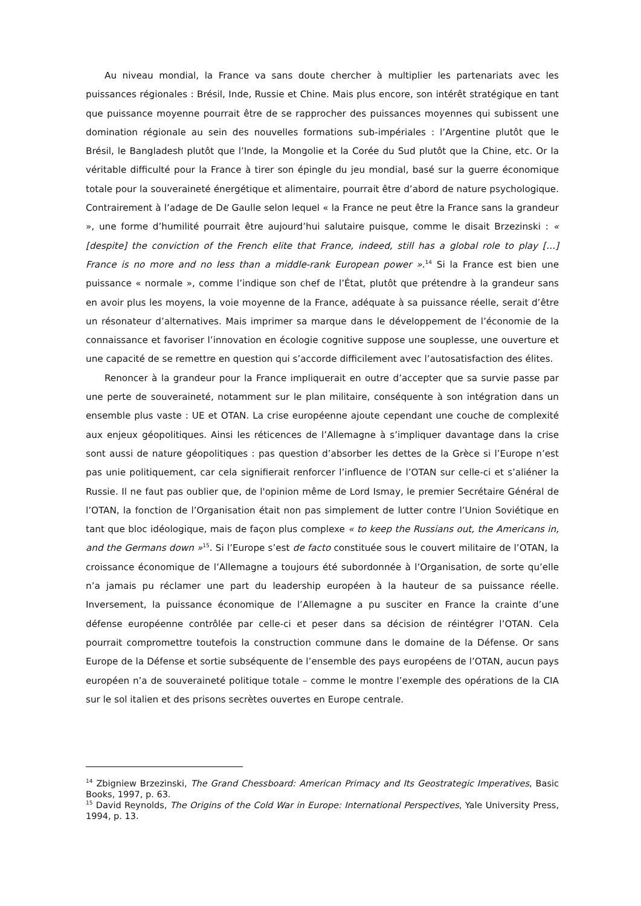Au niveau mondial, la France va sans doute chercher à multiplier les partenariats avec les puissances régionales : Brésil, Inde, Russie et Chine. Mais plus encore, son intérêt stratégique en tant que puissance moyenne pourrait être de se rapprocher des puissances moyennes qui subissent une domination régionale au sein des nouvelles formations sub-impériales : l’Argentine plutôt que le Brésil, le Bangladesh plutôt que l’Inde, la Mongolie et la Corée du Sud plutôt que la Chine, etc. Or la véritable difficulté pour la France à tirer son épingle du jeu mondial, basé sur la guerre économique totale pour la souveraineté énergétique et alimentaire, pourrait être d’abord de nature psychologique. Contrairement à l’adage de De Gaulle selon lequel « la France ne peut être la France sans la grandeur », une forme d’humilité pourrait être aujourd’hui salutaire puisque, comme le disait Brzezinski : « [despite] the conviction of the French elite that France, indeed, still has a global role to play […] France is no more and no less than a middle-rank European power ».<sup>14</sup> Si la France est bien une puissance « normale », comme l’indique son chef de l’État, plutôt que prétendre à la grandeur sans en avoir plus les moyens, la voie moyenne de la France, adéquate à sa puissance réelle, serait d’être un résonateur d’alternatives. Mais imprimer sa marque dans le développement de l’économie de la connaissance et favoriser l’innovation en écologie cognitive suppose une souplesse, une ouverture et une capacité de se remettre en question qui s’accorde difficilement avec l’autosatisfaction des élites.
Renoncer à la grandeur pour la France impliquerait en outre d’accepter que sa survie passe par une perte de souveraineté, notamment sur le plan militaire, conséquente à son intégration dans un ensemble plus vaste : UE et OTAN. La crise européenne ajoute cependant une couche de complexité aux enjeux géopolitiques. Ainsi les réticences de l’Allemagne à s’impliquer davantage dans la crise sont aussi de nature géopolitiques : pas question d’absorber les dettes de la Grèce si l’Europe n’est pas unie politiquement, car cela signifierait renforcer l’influence de l’OTAN sur celle-ci et s’aliéner la Russie. Il ne faut pas oublier que, de l'opinion même de Lord Ismay, le premier Secrétaire Général de l’OTAN, la fonction de l’Organisation était non pas simplement de lutter contre l’Union Soviétique en tant que bloc idéologique, mais de façon plus complexe « to keep the Russians out, the Americans in, and the Germans down »<sup>15</sup>. Si l’Europe s’est de facto constituée sous le couvert militaire de l’OTAN, la croissance économique de l’Allemagne a toujours été subordonnée à l’Organisation, de sorte qu’elle n’a jamais pu réclamer une part du leadership européen à la hauteur de sa puissance réelle. Inversement, la puissance économique de l’Allemagne a pu susciter en France la crainte d’une défense européenne contrôlée par celle-ci et peser dans sa décision de réintégrer l’OTAN. Cela pourrait compromettre toutefois la construction commune dans le domaine de la Défense. Or sans Europe de la Défense et sortie subséquente de l’ensemble des pays européens de l’OTAN, aucun pays européen n’a de souveraineté politique totale – comme le montre l’exemple des opérations de la CIA sur le sol italien et des prisons secrètes ouvertes en Europe centrale.
<sup>14</sup> Zbigniew Brzezinski, The Grand Chessboard: American Primacy and Its Geostrategic Imperatives, Basic Books, 1997, p. 63.
<sup>15</sup> David Reynolds, The Origins of the Cold War in Europe: International Perspectives, Yale University Press, 1994, p. 13.